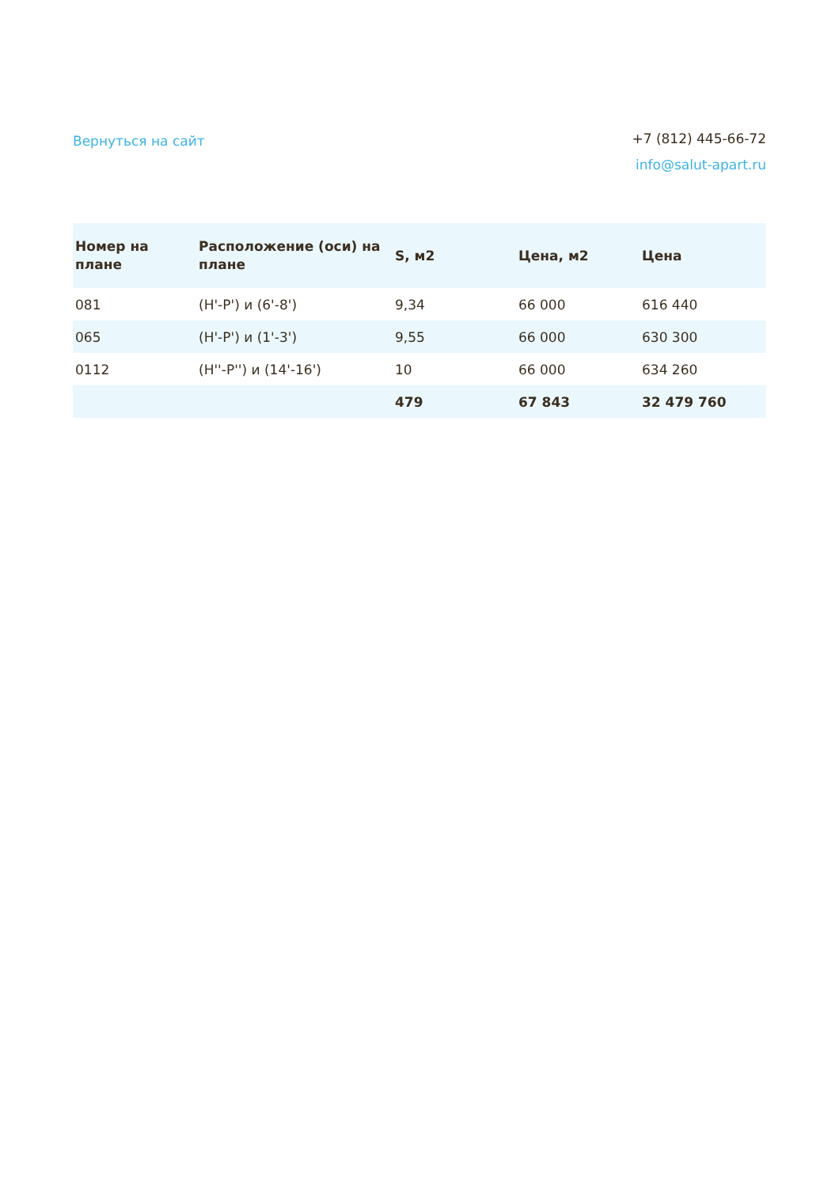Вернуться на сайт
+7 (812) 445-66-72
info@salut-apart.ru
| Номер на плане | Расположение (оси) на плане | S, м2 | Цена, м2 | Цена |
| --- | --- | --- | --- | --- |
| 081 | (Н'-Р') и (6'-8') | 9,34 | 66 000 | 616 440 |
| 065 | (Н'-Р') и (1'-3') | 9,55 | 66 000 | 630 300 |
| 0112 | (Н''-Р'') и (14'-16') | 10 | 66 000 | 634 260 |
| | | 479 | 67 843 | 32 479 760 |